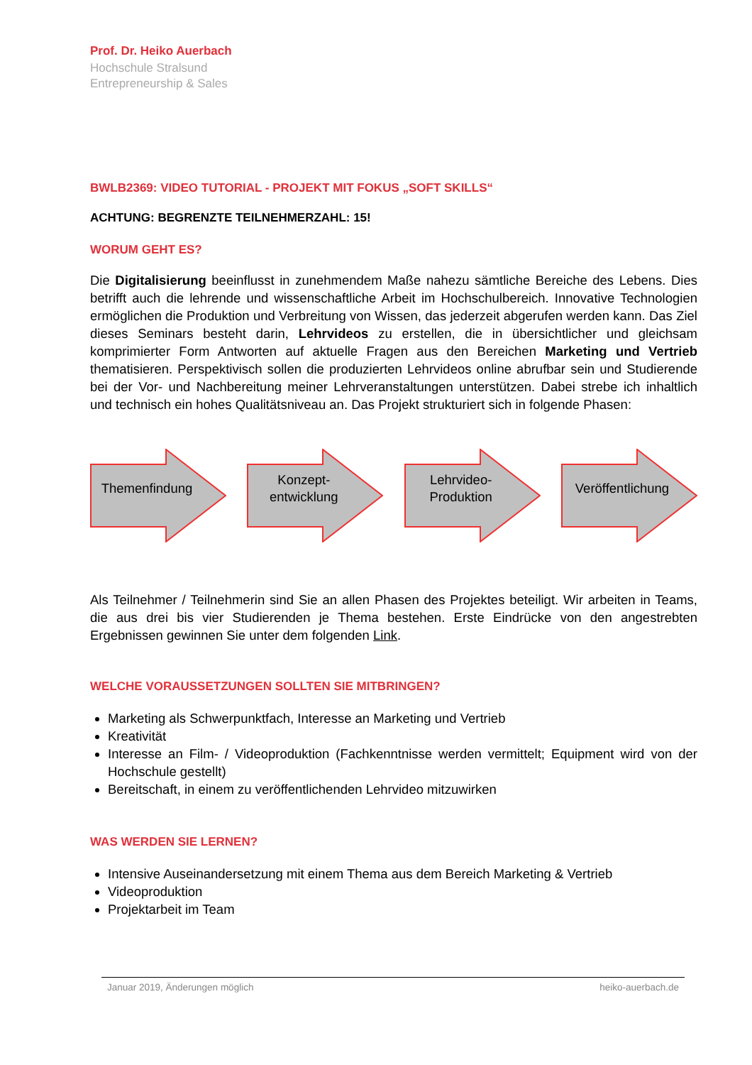Prof. Dr. Heiko Auerbach
Hochschule Stralsund
Entrepreneurship & Sales
BWLB2369: VIDEO TUTORIAL - PROJEKT MIT FOKUS „SOFT SKILLS“
ACHTUNG: BEGRENZTE TEILNEHMERZAHL: 15!
WORUM GEHT ES?
Die Digitalisierung beeinflusst in zunehmendem Maße nahezu sämtliche Bereiche des Lebens. Dies betrifft auch die lehrende und wissenschaftliche Arbeit im Hochschulbereich. Innovative Technologien ermöglichen die Produktion und Verbreitung von Wissen, das jederzeit abgerufen werden kann. Das Ziel dieses Seminars besteht darin, Lehrvideos zu erstellen, die in übersichtlicher und gleichsam komprimierter Form Antworten auf aktuelle Fragen aus den Bereichen Marketing und Vertrieb thematisieren. Perspektivisch sollen die produzierten Lehrvideos online abrufbar sein und Studierende bei der Vor- und Nachbereitung meiner Lehrveranstaltungen unterstützen. Dabei strebe ich inhaltlich und technisch ein hohes Qualitätsniveau an. Das Projekt strukturiert sich in folgende Phasen:
Themenfindung
Konzept-
entwicklung
Lehrvideo-
Produktion
Veröffentlichung
Als Teilnehmer / Teilnehmerin sind Sie an allen Phasen des Projektes beteiligt. Wir arbeiten in Teams, die aus drei bis vier Studierenden je Thema bestehen. Erste Eindrücke von den angestrebten Ergebnissen gewinnen Sie unter dem folgenden Link.
WELCHE VORAUSSETZUNGEN SOLLTEN SIE MITBRINGEN?
Marketing als Schwerpunktfach, Interesse an Marketing und Vertrieb
Kreativität
Interesse an Film- / Videoproduktion (Fachkenntnisse werden vermittelt; Equipment wird von der Hochschule gestellt)
Bereitschaft, in einem zu veröffentlichenden Lehrvideo mitzuwirken
WAS WERDEN SIE LERNEN?
Intensive Auseinandersetzung mit einem Thema aus dem Bereich Marketing & Vertrieb
Videoproduktion
Projektarbeit im Team
Januar 2019, Änderungen möglich heiko-auerbach.de